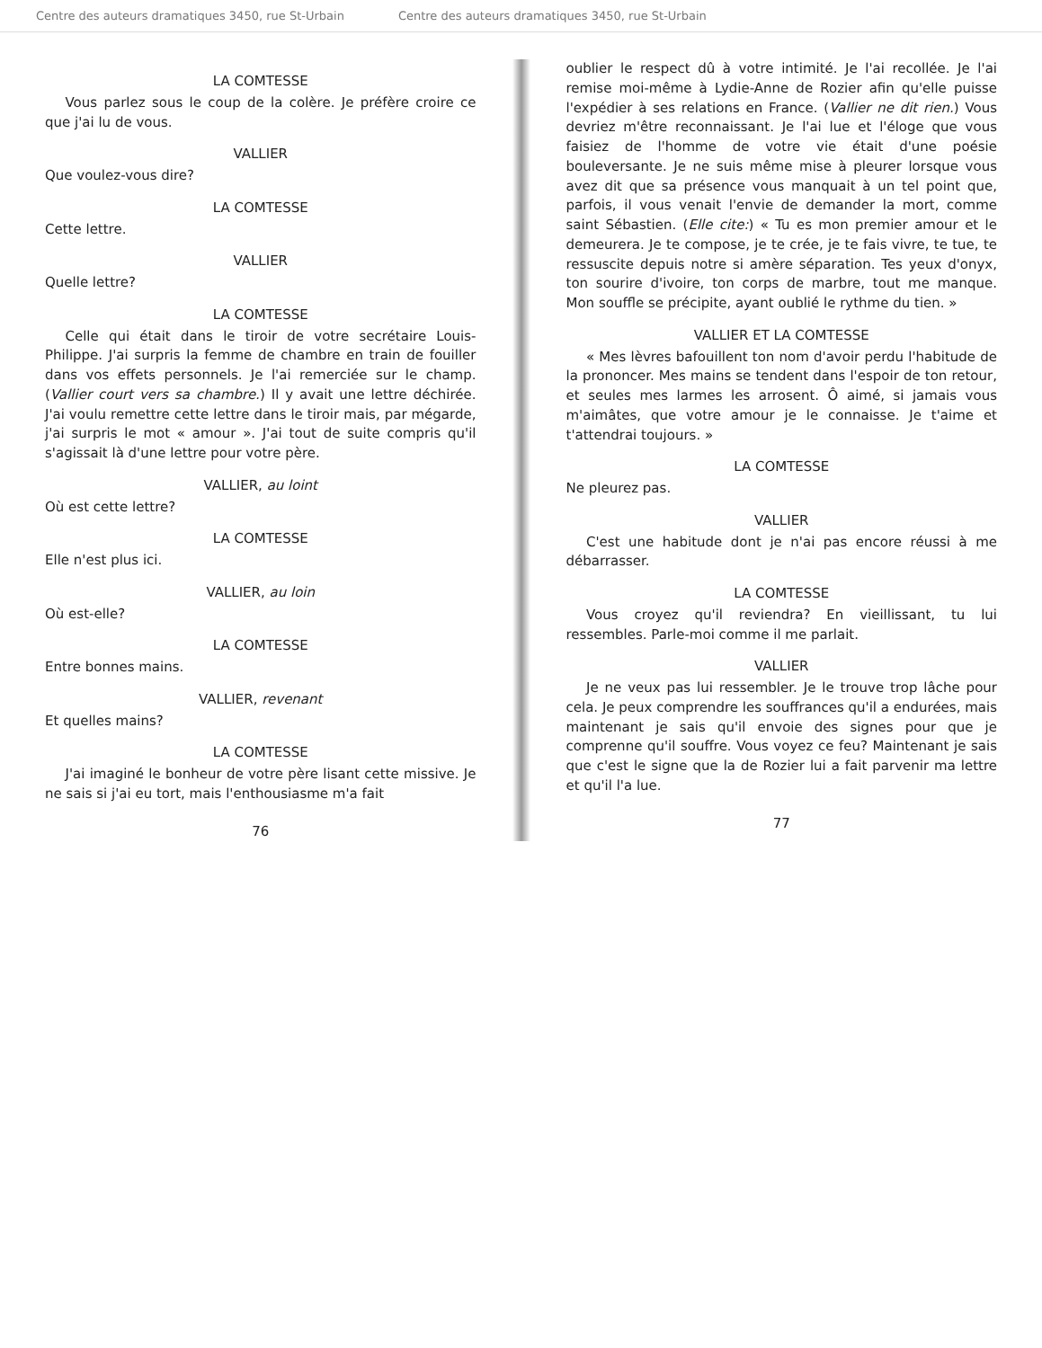Centre des auteurs dramatiques 3450, rue St-Urbain Centre des auteurs dramatiques 3450, rue St-Urbain
LA COMTESSE
Vous parlez sous le coup de la colère. Je préfère croire ce que j'ai lu de vous.
VALLIER
Que voulez-vous dire?
LA COMTESSE
Cette lettre.
VALLIER
Quelle lettre?
LA COMTESSE
Celle qui était dans le tiroir de votre secrétaire Louis-Philippe. J'ai surpris la femme de chambre en train de fouiller dans vos effets personnels. Je l'ai remerciée sur le champ. (Vallier court vers sa chambre.) Il y avait une lettre déchirée. J'ai voulu remettre cette lettre dans le tiroir mais, par mégarde, j'ai surpris le mot « amour ». J'ai tout de suite compris qu'il s'agissait là d'une lettre pour votre père.
VALLIER, au loint
Où est cette lettre?
LA COMTESSE
Elle n'est plus ici.
VALLIER, au loin
Où est-elle?
LA COMTESSE
Entre bonnes mains.
VALLIER, revenant
Et quelles mains?
LA COMTESSE
J'ai imaginé le bonheur de votre père lisant cette missive. Je ne sais si j'ai eu tort, mais l'enthousiasme m'a fait
76
oublier le respect dû à votre intimité. Je l'ai recollée. Je l'ai remise moi-même à Lydie-Anne de Rozier afin qu'elle puisse l'expédier à ses relations en France. (Vallier ne dit rien.) Vous devriez m'être reconnaissant. Je l'ai lue et l'éloge que vous faisiez de l'homme de votre vie était d'une poésie bouleversante. Je ne suis même mise à pleurer lorsque vous avez dit que sa présence vous manquait à un tel point que, parfois, il vous venait l'envie de demander la mort, comme saint Sébastien. (Elle cite:) « Tu es mon premier amour et le demeurera. Je te compose, je te crée, je te fais vivre, te tue, te ressuscite depuis notre si amère séparation. Tes yeux d'onyx, ton sourire d'ivoire, ton corps de marbre, tout me manque. Mon souffle se précipite, ayant oublié le rythme du tien. »
VALLIER ET LA COMTESSE
« Mes lèvres bafouillent ton nom d'avoir perdu l'habitude de la prononcer. Mes mains se tendent dans l'espoir de ton retour, et seules mes larmes les arrosent. Ô aimé, si jamais vous m'aimâtes, que votre amour je le connaisse. Je t'aime et t'attendrai toujours. »
LA COMTESSE
Ne pleurez pas.
VALLIER
C'est une habitude dont je n'ai pas encore réussi à me débarrasser.
LA COMTESSE
Vous croyez qu'il reviendra? En vieillissant, tu lui ressembles. Parle-moi comme il me parlait.
VALLIER
Je ne veux pas lui ressembler. Je le trouve trop lâche pour cela. Je peux comprendre les souffrances qu'il a endurées, mais maintenant je sais qu'il envoie des signes pour que je comprenne qu'il souffre. Vous voyez ce feu? Maintenant je sais que c'est le signe que la de Rozier lui a fait parvenir ma lettre et qu'il l'a lue.
77